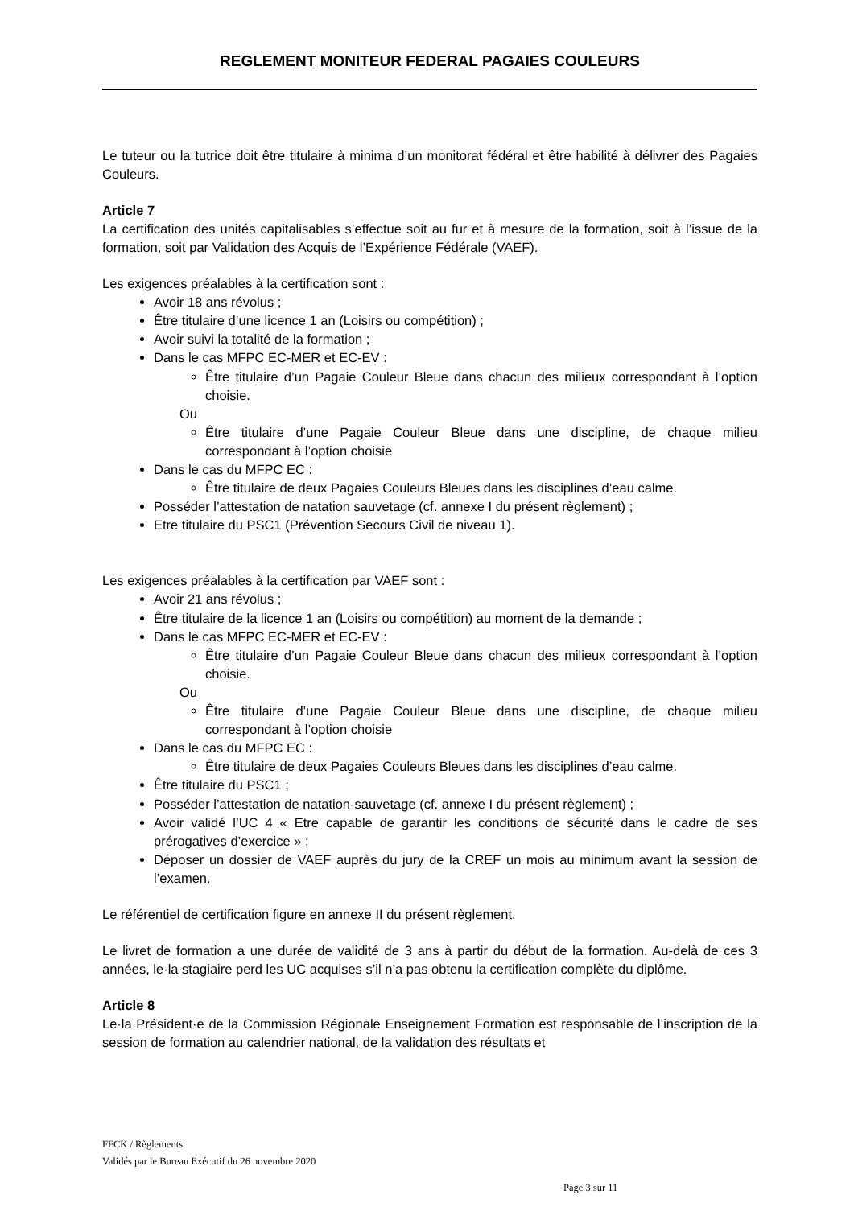REGLEMENT MONITEUR FEDERAL PAGAIES COULEURS
Le tuteur ou la tutrice doit être titulaire à minima d’un monitorat fédéral et être habilité à délivrer des Pagaies Couleurs.
Article 7
La certification des unités capitalisables s’effectue soit au fur et à mesure de la formation, soit à l’issue de la formation, soit par Validation des Acquis de l’Expérience Fédérale (VAEF).
Les exigences préalables à la certification sont :
Avoir 18 ans révolus ;
Être titulaire d’une licence 1 an (Loisirs ou compétition) ;
Avoir suivi la totalité de la formation ;
Dans le cas MFPC EC-MER et EC-EV :
Être titulaire d’un Pagaie Couleur Bleue dans chacun des milieux correspondant à l’option choisie.
Ou
Être titulaire d’une Pagaie Couleur Bleue dans une discipline, de chaque milieu correspondant à l’option choisie
Dans le cas du MFPC EC :
Être titulaire de deux Pagaies Couleurs Bleues dans les disciplines d’eau calme.
Posséder l’attestation de natation sauvetage (cf. annexe I du présent règlement) ;
Etre titulaire du PSC1 (Prévention Secours Civil de niveau 1).
Les exigences préalables à la certification par VAEF sont :
Avoir 21 ans révolus ;
Être titulaire de la licence 1 an (Loisirs ou compétition) au moment de la demande ;
Dans le cas MFPC EC-MER et EC-EV :
Être titulaire d’un Pagaie Couleur Bleue dans chacun des milieux correspondant à l’option choisie.
Ou
Être titulaire d’une Pagaie Couleur Bleue dans une discipline, de chaque milieu correspondant à l’option choisie
Dans le cas du MFPC EC :
Être titulaire de deux Pagaies Couleurs Bleues dans les disciplines d’eau calme.
Être titulaire du PSC1 ;
Posséder l’attestation de natation-sauvetage (cf. annexe I du présent règlement) ;
Avoir validé l’UC 4 « Etre capable de garantir les conditions de sécurité dans le cadre de ses prérogatives d’exercice » ;
Déposer un dossier de VAEF auprès du jury de la CREF un mois au minimum avant la session de l’examen.
Le référentiel de certification figure en annexe II du présent règlement.
Le livret de formation a une durée de validité de 3 ans à partir du début de la formation. Au-delà de ces 3 années, le·la stagiaire perd les UC acquises s’il n’a pas obtenu la certification complète du diplôme.
Article 8
Le·la Président·e de la Commission Régionale Enseignement Formation est responsable de l’inscription de la session de formation au calendrier national, de la validation des résultats et
FFCK / Règlements
Validés par le Bureau Exécutif du 26 novembre 2020
Page 3 sur 11